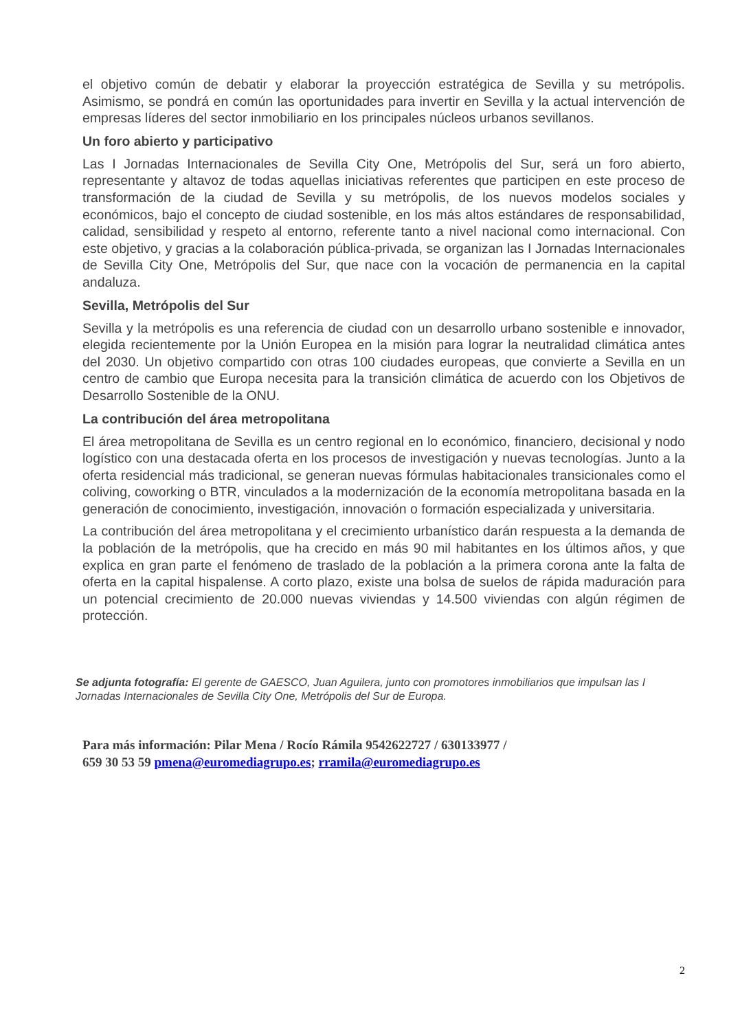el objetivo común de debatir y elaborar la proyección estratégica de Sevilla y su metrópolis. Asimismo, se pondrá en común las oportunidades para invertir en Sevilla y la actual intervención de empresas líderes del sector inmobiliario en los principales núcleos urbanos sevillanos.
Un foro abierto y participativo
Las I Jornadas Internacionales de Sevilla City One, Metrópolis del Sur, será un foro abierto, representante y altavoz de todas aquellas iniciativas referentes que participen en este proceso de transformación de la ciudad de Sevilla y su metrópolis, de los nuevos modelos sociales y económicos, bajo el concepto de ciudad sostenible, en los más altos estándares de responsabilidad, calidad, sensibilidad y respeto al entorno, referente tanto a nivel nacional como internacional. Con este objetivo, y gracias a la colaboración pública-privada, se organizan las I Jornadas Internacionales de Sevilla City One, Metrópolis del Sur, que nace con la vocación de permanencia en la capital andaluza.
Sevilla, Metrópolis del Sur
Sevilla y la metrópolis es una referencia de ciudad con un desarrollo urbano sostenible e innovador, elegida recientemente por la Unión Europea en la misión para lograr la neutralidad climática antes del 2030. Un objetivo compartido con otras 100 ciudades europeas, que convierte a Sevilla en un centro de cambio que Europa necesita para la transición climática de acuerdo con los Objetivos de Desarrollo Sostenible de la ONU.
La contribución del área metropolitana
El área metropolitana de Sevilla es un centro regional en lo económico, financiero, decisional y nodo logístico con una destacada oferta en los procesos de investigación y nuevas tecnologías. Junto a la oferta residencial más tradicional, se generan nuevas fórmulas habitacionales transicionales como el coliving, coworking o BTR, vinculados a la modernización de la economía metropolitana basada en la generación de conocimiento, investigación, innovación o formación especializada y universitaria.
La contribución del área metropolitana y el crecimiento urbanístico darán respuesta a la demanda de la población de la metrópolis, que ha crecido en más 90 mil habitantes en los últimos años, y que explica en gran parte el fenómeno de traslado de la población a la primera corona ante la falta de oferta en la capital hispalense. A corto plazo, existe una bolsa de suelos de rápida maduración para un potencial crecimiento de 20.000 nuevas viviendas y 14.500 viviendas con algún régimen de protección.
Se adjunta fotografía: El gerente de GAESCO, Juan Aguilera, junto con promotores inmobiliarios que impulsan las I Jornadas Internacionales de Sevilla City One, Metrópolis del Sur de Europa.
Para más información: Pilar Mena / Rocío Rámila 9542622727 / 630133977 /
659 30 53 59 pmena@euromediagrupo.es; rramila@euromediagrupo.es
2